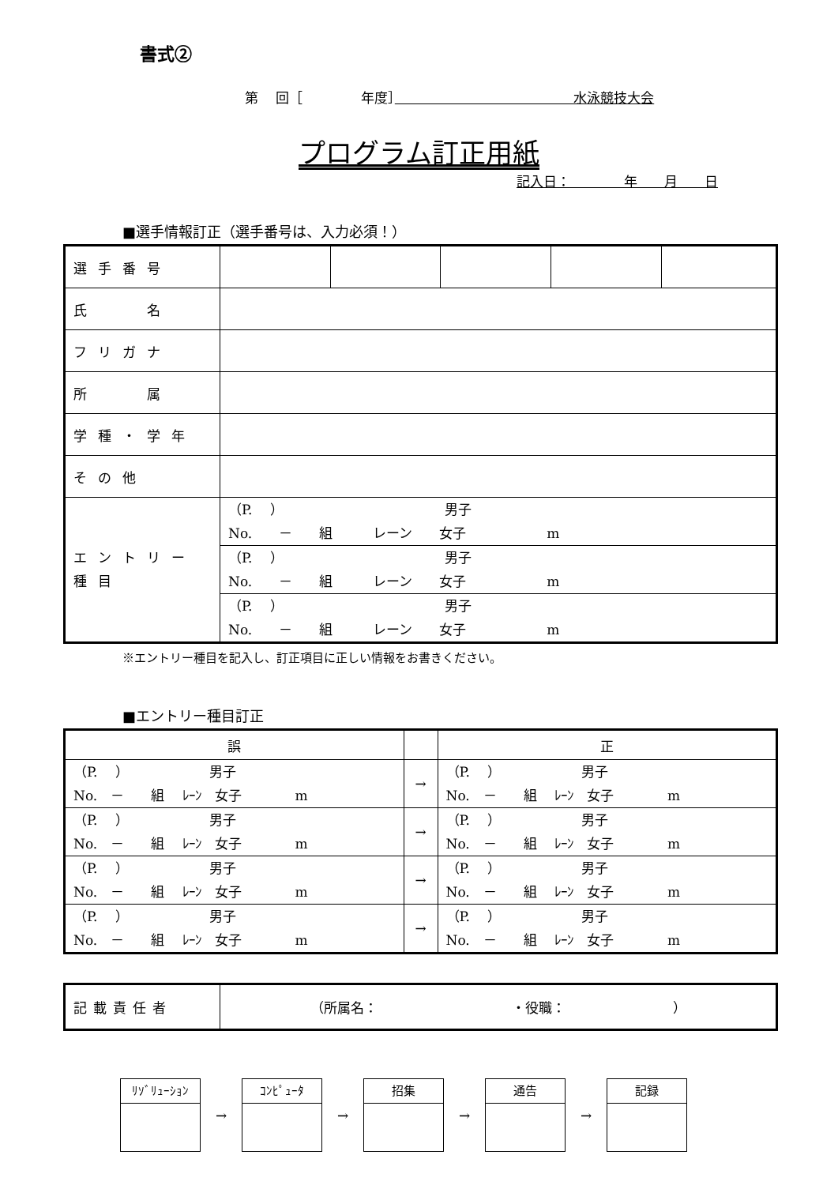書式②
第　 回［　　　　 年度］　　　　　　　　　　　　　 水泳競技大会
プログラム訂正用紙
記入日：　　　　年　　月　　日
■選手情報訂正（選手番号は、入力必須！）
| 選手番号 | | | | | |
| 氏 名 | | | | | |
| フリガナ | | | | | |
| 所 属 | | | | | |
| 学種・学年 | | | | | |
| その他 | | | | | |
| エントリー種目 | （P. ） 男子 No. － 組 レーン 女子 m | | | | |
| | （P. ） 男子 No. － 組 レーン 女子 m | | | | |
| | （P. ） 男子 No. － 組 レーン 女子 m | | | | |
※エントリー種目を記入し、訂正項目に正しい情報をお書きください。
■エントリー種目訂正
| 誤 | | 正 |
| --- | --- | --- |
| （P. ） 男子 No. － 組 ﾚｰﾝ 女子 m | → | （P. ） 男子 No. － 組 ﾚｰﾝ 女子 m |
| （P. ） 男子 No. － 組 ﾚｰﾝ 女子 m | → | （P. ） 男子 No. － 組 ﾚｰﾝ 女子 m |
| （P. ） 男子 No. － 組 ﾚｰﾝ 女子 m | → | （P. ） 男子 No. － 組 ﾚｰﾝ 女子 m |
| （P. ） 男子 No. － 組 ﾚｰﾝ 女子 m | → | （P. ） 男子 No. － 組 ﾚｰﾝ 女子 m |
| 記載責任者 | （所属名： ・役職： ） |
ﾘｿﾞﾘｭｰｼｮﾝ
→
ｺﾝﾋﾟｭｰﾀ
→
招集
→
通告
→
記録